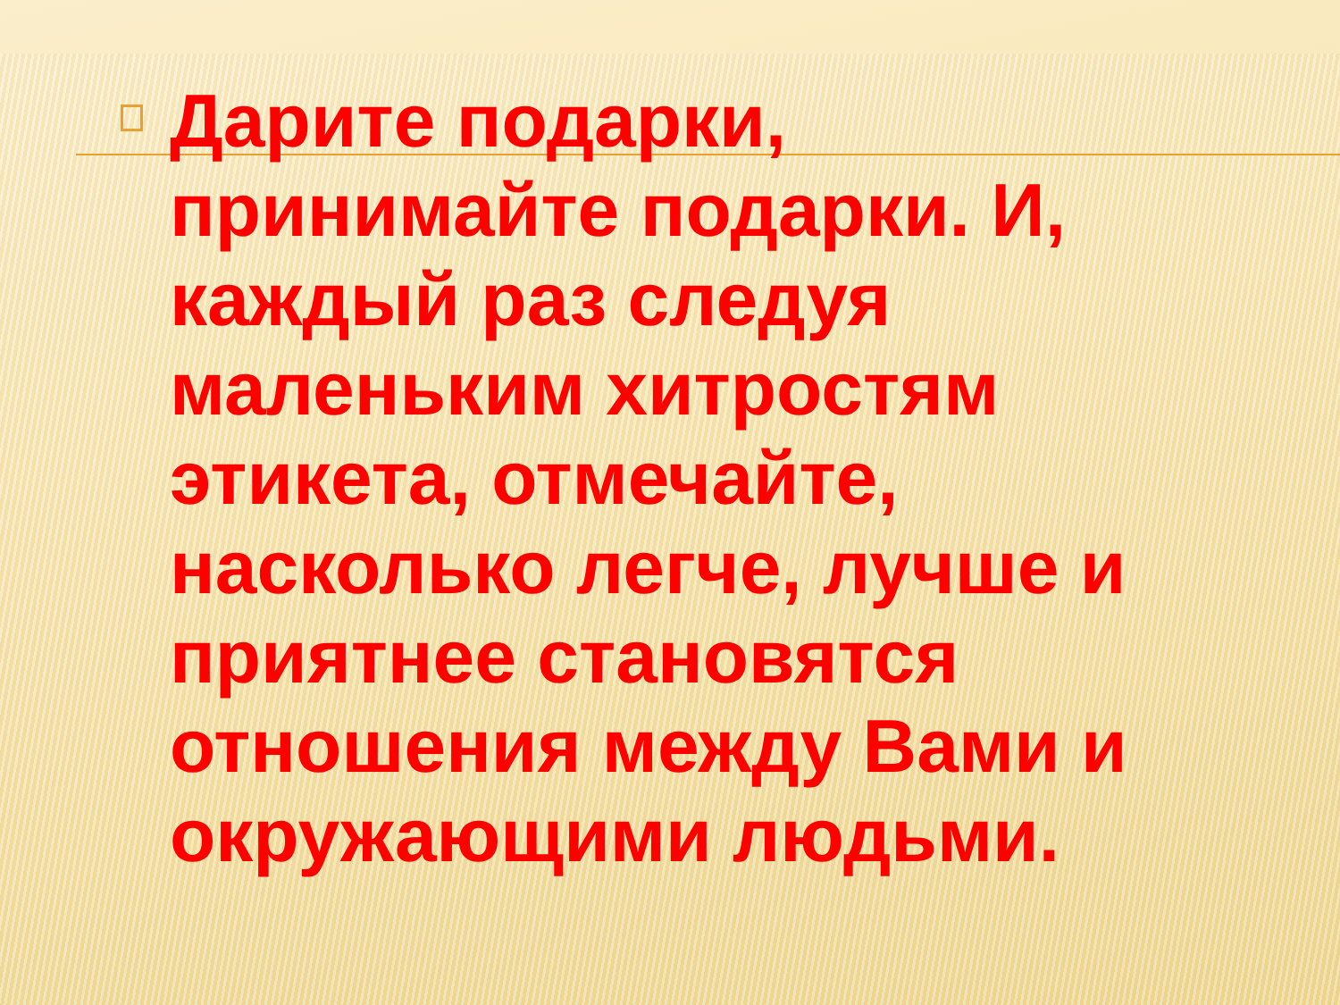Дарите подарки, принимайте подарки. И, каждый раз следуя маленьким хитростям этикета, отмечайте, насколько легче, лучше и приятнее становятся отношения между Вами и окружающими людьми.